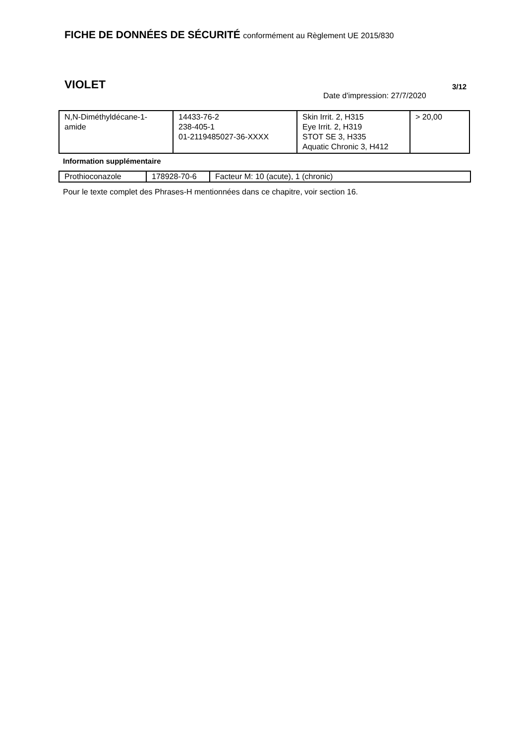FICHE DE DONNÉES DE SÉCURITÉ conformément au Règlement UE 2015/830
VIOLET 3/12
Date d'impression: 27/7/2020
| N,N-Diméthyldécane-1- amide | 14433-76-2 238-405-1 01-2119485027-36-XXXX | Skin Irrit. 2, H315 Eye Irrit. 2, H319 STOT SE 3, H335 Aquatic Chronic 3, H412 | > 20,00 |
Information supplémentaire
| Prothioconazole | 178928-70-6 | Facteur M: 10 (acute), 1 (chronic) |
Pour le texte complet des Phrases-H mentionnées dans ce chapitre, voir section 16.